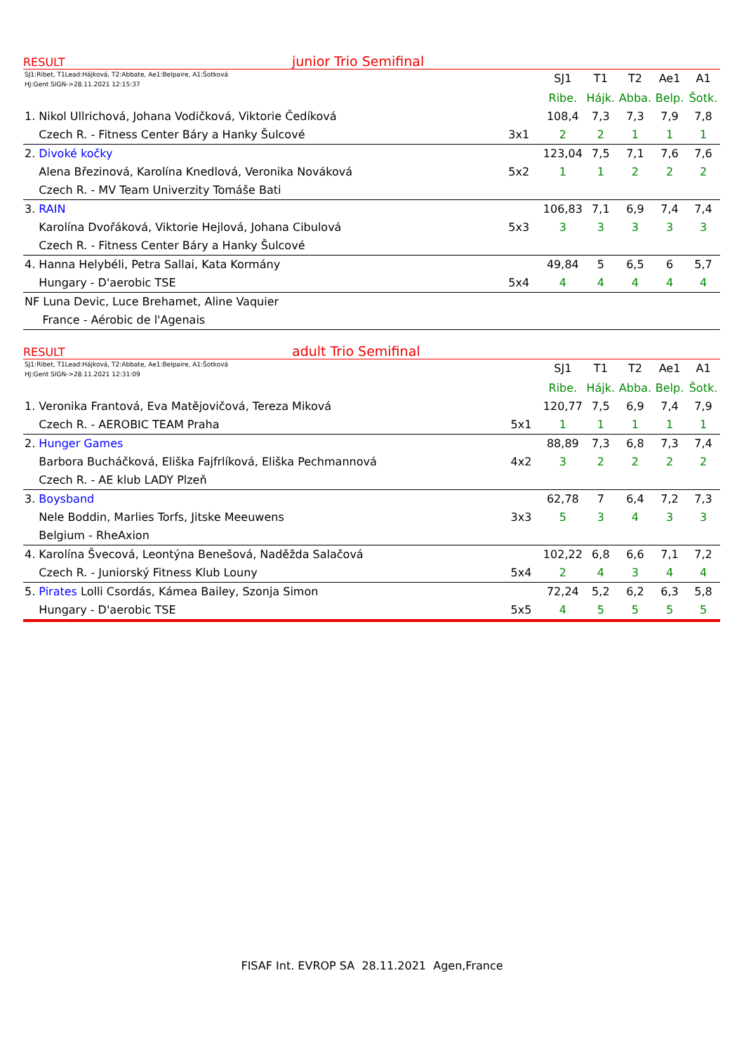RESULT junior Trio Semifinal
| SJ1:Ribet, T1Lead:Hájková, T2:Abbate, Ae1:Belpaire, A1:Šotková HJ:Gent SIGN->28.11.2021 12:15:37 | | SJ1 | T1 | T2 | Ae1 | A1 |
| | | Ribe. | Hájk. | Abba. | Belp. | Šotk. |
| 1. Nikol Ullrichová, Johana Vodičková, Viktorie Čedíková | | 108,4 | 7,3 | 7,3 | 7,9 | 7,8 |
| Czech R. - Fitness Center Báry a Hanky Šulcové | 3x1 | 2 | 2 | 1 | 1 | 1 |
| 2. Divoké kočky | | 123,04 | 7,5 | 7,1 | 7,6 | 7,6 |
| Alena Březinová, Karolína Knedlová, Veronika Nováková | 5x2 | 1 | 1 | 2 | 2 | 2 |
| Czech R. - MV Team Univerzity Tomáše Bati | | | | | | |
| 3. RAIN | | 106,83 | 7,1 | 6,9 | 7,4 | 7,4 |
| Karolína Dvořáková, Viktorie Hejlová, Johana Cibulová | 5x3 | 3 | 3 | 3 | 3 | 3 |
| Czech R. - Fitness Center Báry a Hanky Šulcové | | | | | | |
| 4. Hanna Helybéli, Petra Sallai, Kata Kormány | | 49,84 | 5 | 6,5 | 6 | 5,7 |
| Hungary - D'aerobic TSE | 5x4 | 4 | 4 | 4 | 4 | 4 |
| NF Luna Devic, Luce Brehamet, Aline Vaquier | | | | | | |
| France - Aérobic de l'Agenais | | | | | | |
RESULT adult Trio Semifinal
| SJ1:Ribet, T1Lead:Hájková, T2:Abbate, Ae1:Belpaire, A1:Šotková HJ:Gent SIGN->28.11.2021 12:31:09 | | SJ1 | T1 | T2 | Ae1 | A1 |
| | | Ribe. | Hájk. | Abba. | Belp. | Šotk. |
| 1. Veronika Frantová, Eva Matějovičová, Tereza Miková | | 120,77 | 7,5 | 6,9 | 7,4 | 7,9 |
| Czech R. - AEROBIC TEAM Praha | 5x1 | 1 | 1 | 1 | 1 | 1 |
| 2. Hunger Games | | 88,89 | 7,3 | 6,8 | 7,3 | 7,4 |
| Barbora Bucháčková, Eliška Fajfrlíková, Eliška Pechmannová | 4x2 | 3 | 2 | 2 | 2 | 2 |
| Czech R. - AE klub LADY Plzeň | | | | | | |
| 3. Boysband | | 62,78 | 7 | 6,4 | 7,2 | 7,3 |
| Nele Boddin, Marlies Torfs, Jitske Meeuwens | 3x3 | 5 | 3 | 4 | 3 | 3 |
| Belgium - RheAxion | | | | | | |
| 4. Karolína Švecová, Leontýna Benešová, Naděžda Salačová | | 102,22 | 6,8 | 6,6 | 7,1 | 7,2 |
| Czech R. - Juniorský Fitness Klub Louny | 5x4 | 2 | 4 | 3 | 4 | 4 |
| 5. Pirates Lolli Csordás, Kámea Bailey, Szonja Simon | | 72,24 | 5,2 | 6,2 | 6,3 | 5,8 |
| Hungary - D'aerobic TSE | 5x5 | 4 | 5 | 5 | 5 | 5 |
FISAF Int. EVROP SA 28.11.2021 Agen,France